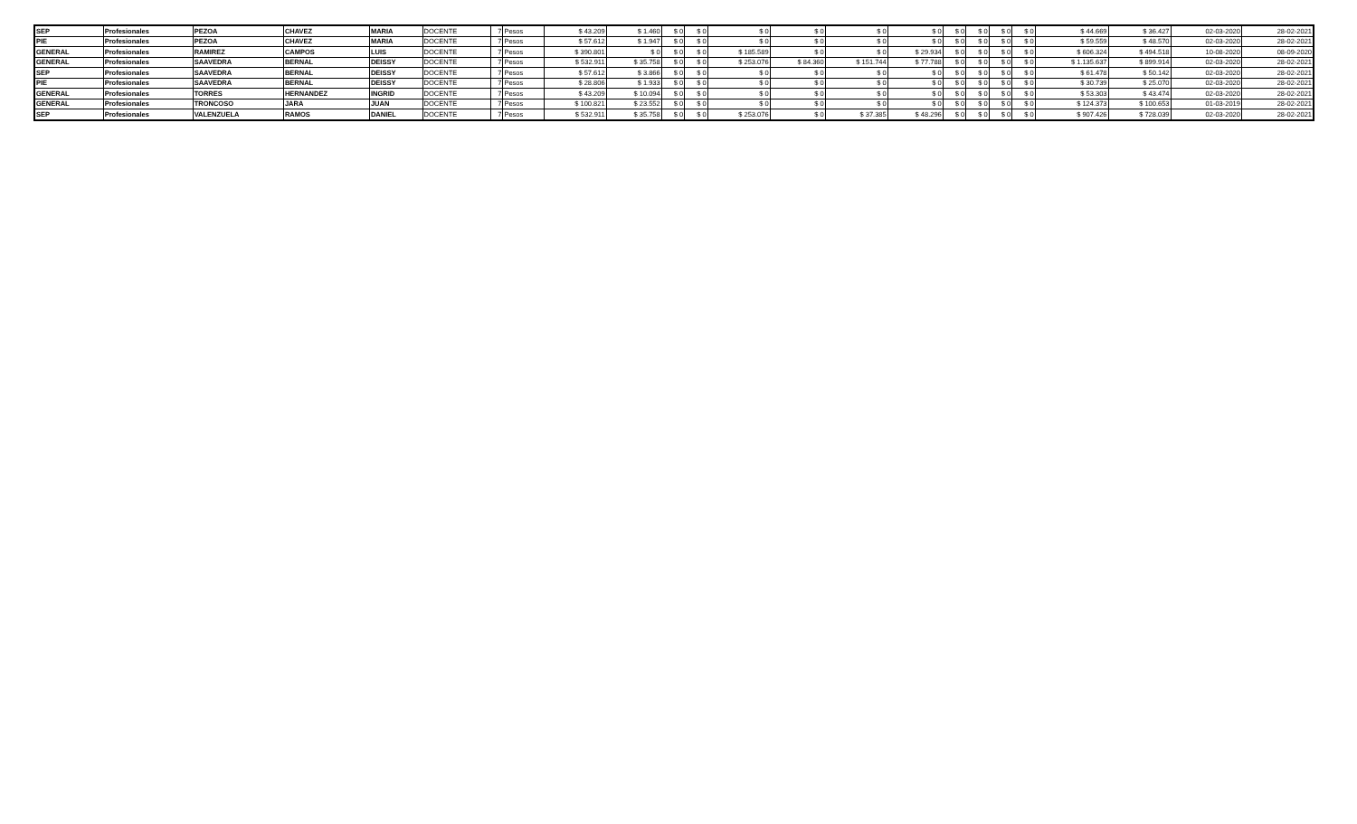| SEP | Profesionales | PEZOA | CHAVEZ | MARIA | DOCENTE | 7 | Pesos | $ 43.209 | $ 1.460 | $ 0 | $ 0 | $ 0 | $ 0 | $ 0 | $ 0 | $ 0 | $ 0 | $ 0 | $ 0 | $ 44.669 | $ 36.427 | 02-03-2020 | 28-02-2021 |
| PIE | Profesionales | PEZOA | CHAVEZ | MARIA | DOCENTE | 7 | Pesos | $ 57.612 | $ 1.947 | $ 0 | $ 0 | $ 0 | $ 0 | $ 0 | $ 0 | $ 0 | $ 0 | $ 0 | $ 0 | $ 59.559 | $ 48.570 | 02-03-2020 | 28-02-2021 |
| GENERAL | Profesionales | RAMIREZ | CAMPOS | LUIS | DOCENTE | 7 | Pesos | $ 390.801 | $ 0 | $ 0 | $ 0 | $ 185.589 | $ 0 | $ 0 | $ 29.934 | $ 0 | $ 0 | $ 0 | $ 0 | $ 606.324 | $ 494.518 | 10-08-2020 | 08-09-2020 |
| GENERAL | Profesionales | SAAVEDRA | BERNAL | DEISSY | DOCENTE | 7 | Pesos | $ 532.911 | $ 35.758 | $ 0 | $ 0 | $ 253.076 | $ 84.360 | $ 151.744 | $ 77.788 | $ 0 | $ 0 | $ 0 | $ 0 | $ 1.135.637 | $ 899.914 | 02-03-2020 | 28-02-2021 |
| SEP | Profesionales | SAAVEDRA | BERNAL | DEISSY | DOCENTE | 7 | Pesos | $ 57.612 | $ 3.866 | $ 0 | $ 0 | $ 0 | $ 0 | $ 0 | $ 0 | $ 0 | $ 0 | $ 0 | $ 0 | $ 61.478 | $ 50.142 | 02-03-2020 | 28-02-2021 |
| PIE | Profesionales | SAAVEDRA | BERNAL | DEISSY | DOCENTE | 7 | Pesos | $ 28.806 | $ 1.933 | $ 0 | $ 0 | $ 0 | $ 0 | $ 0 | $ 0 | $ 0 | $ 0 | $ 0 | $ 0 | $ 30.739 | $ 25.070 | 02-03-2020 | 28-02-2021 |
| GENERAL | Profesionales | TORRES | HERNANDEZ | INGRID | DOCENTE | 7 | Pesos | $ 43.209 | $ 10.094 | $ 0 | $ 0 | $ 0 | $ 0 | $ 0 | $ 0 | $ 0 | $ 0 | $ 0 | $ 0 | $ 53.303 | $ 43.474 | 02-03-2020 | 28-02-2021 |
| GENERAL | Profesionales | TRONCOSO | JARA | JUAN | DOCENTE | 7 | Pesos | $ 100.821 | $ 23.552 | $ 0 | $ 0 | $ 0 | $ 0 | $ 0 | $ 0 | $ 0 | $ 0 | $ 0 | $ 0 | $ 124.373 | $ 100.653 | 01-03-2019 | 28-02-2021 |
| SEP | Profesionales | VALENZUELA | RAMOS | DANIEL | DOCENTE | 7 | Pesos | $ 532.911 | $ 35.758 | $ 0 | $ 0 | $ 253.076 | $ 0 | $ 37.385 | $ 48.296 | $ 0 | $ 0 | $ 0 | $ 0 | $ 907.426 | $ 728.039 | 02-03-2020 | 28-02-2021 |